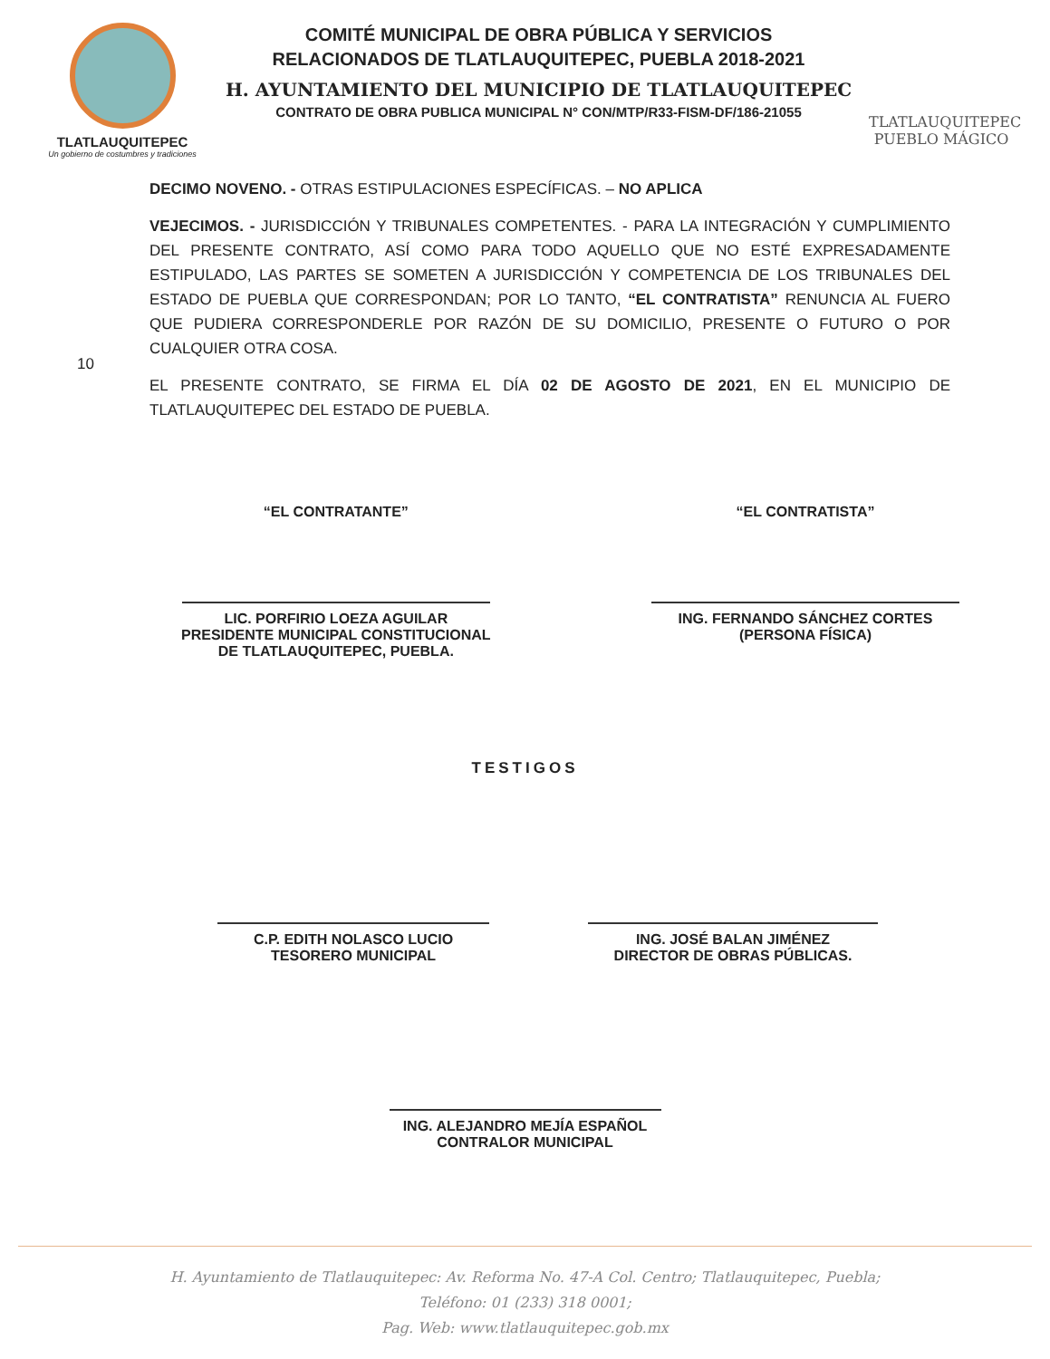TLATLAUQUITEPEC
Un gobierno de costumbres y tradiciones
COMITÉ MUNICIPAL DE OBRA PÚBLICA Y SERVICIOS
RELACIONADOS DE TLATLAUQUITEPEC, PUEBLA 2018-2021
H. AYUNTAMIENTO DEL MUNICIPIO DE TLATLAUQUITEPEC
CONTRATO DE OBRA PUBLICA MUNICIPAL N° CON/MTP/R33-FISM-DF/186-21055
TLATLAUQUITEPEC
PUEBLO MÁGICO
DECIMO NOVENO. - OTRAS ESTIPULACIONES ESPECÍFICAS. – NO APLICA
VEJECIMOS. - JURISDICCIÓN Y TRIBUNALES COMPETENTES. - PARA LA INTEGRACIÓN Y CUMPLIMIENTO DEL PRESENTE CONTRATO, ASÍ COMO PARA TODO AQUELLO QUE NO ESTÉ EXPRESADAMENTE ESTIPULADO, LAS PARTES SE SOMETEN A JURISDICCIÓN Y COMPETENCIA DE LOS TRIBUNALES DEL ESTADO DE PUEBLA QUE CORRESPONDAN; POR LO TANTO, “EL CONTRATISTA” RENUNCIA AL FUERO QUE PUDIERA CORRESPONDERLE POR RAZÓN DE SU DOMICILIO, PRESENTE O FUTURO O POR CUALQUIER OTRA COSA.
EL PRESENTE CONTRATO, SE FIRMA EL DÍA 02 DE AGOSTO DE 2021, EN EL MUNICIPIO DE TLATLAUQUITEPEC DEL ESTADO DE PUEBLA.
10
“EL CONTRATANTE”
LIC. PORFIRIO LOEZA AGUILAR
PRESIDENTE MUNICIPAL CONSTITUCIONAL
DE TLATLAUQUITEPEC, PUEBLA.
“EL CONTRATISTA”
ING. FERNANDO SÁNCHEZ CORTES
(PERSONA FÍSICA)
TESTIGOS
C.P. EDITH NOLASCO LUCIO
TESORERO MUNICIPAL
ING. JOSÉ BALAN JIMÉNEZ
DIRECTOR DE OBRAS PÚBLICAS.
ING. ALEJANDRO MEJÍA ESPAÑOL
CONTRALOR MUNICIPAL
H. Ayuntamiento de Tlatlauquitepec: Av. Reforma No. 47-A Col. Centro; Tlatlauquitepec, Puebla;
Teléfono: 01 (233) 318 0001;
Pag. Web: www.tlatlauquitepec.gob.mx